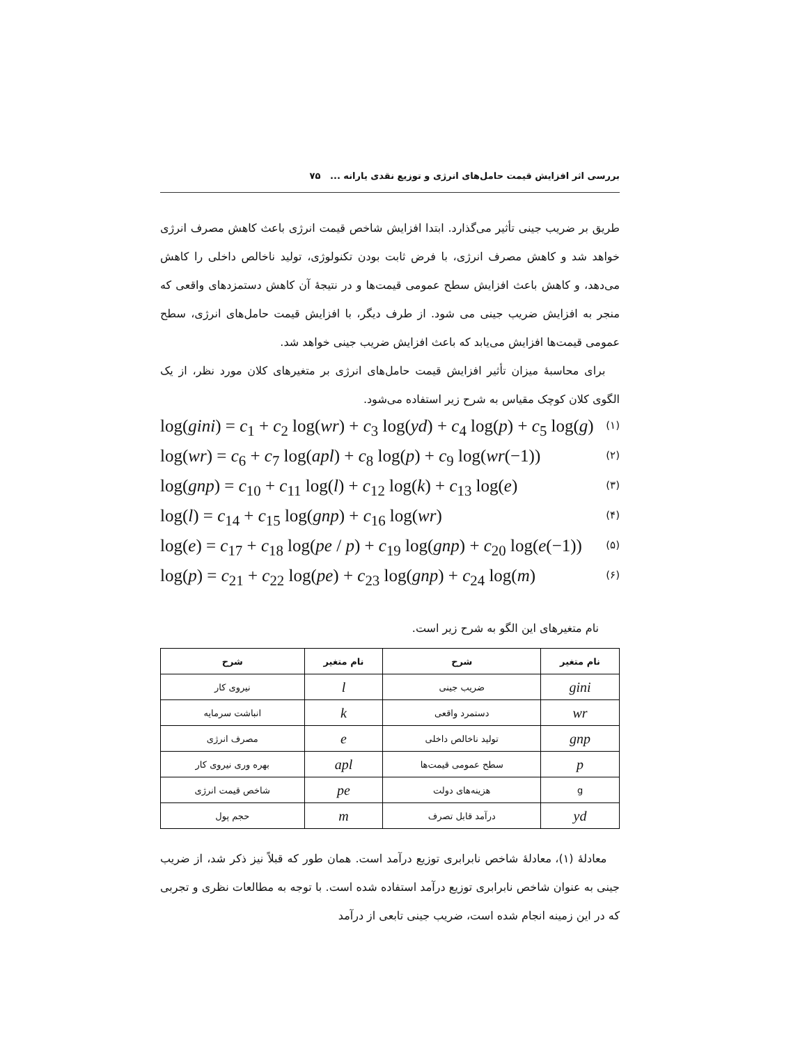بررسی اثر افزایش قیمت حامل‌های انرژی و توزیع نقدی یارانه ... ۷۵
طریق بر ضریب جینی تأثیر می‌گذارد. ابتدا افزایش شاخص قیمت انرژی باعث کاهش مصرف انرژی خواهد شد و کاهش مصرف انرژی، با فرض ثابت بودن تکنولوژی، تولید ناخالص داخلی را کاهش می‌دهد، و کاهش باعث افزایش سطح عمومی قیمت‌ها و در نتیجهٔ آن کاهش دستمزدهای واقعی که منجر به افزایش ضریب جینی می شود. از طرف دیگر، با افزایش قیمت حامل‌های انرژی، سطح عمومی قیمت‌ها افزایش می‌یابد که باعث افزایش ضریب جینی خواهد شد.
برای محاسبهٔ میزان تأثیر افزایش قیمت حامل‌های انرژی بر متغیرهای کلان مورد نظر، از یک الگوی کلان کوچک مقیاس به شرح زیر استفاده می‌شود.
log(gini) = c<sub>1</sub> + c<sub>2</sub> log(wr) + c<sub>3</sub> log(yd) + c<sub>4</sub> log(p) + c<sub>5</sub> log(g) (۱)
log(wr) = c<sub>6</sub> + c<sub>7</sub> log(apl) + c<sub>8</sub> log(p) + c<sub>9</sub> log(wr(−1)) (۲)
log(gnp) = c<sub>10</sub> + c<sub>11</sub> log(l) + c<sub>12</sub> log(k) + c<sub>13</sub> log(e) (۳)
log(l) = c<sub>14</sub> + c<sub>15</sub> log(gnp) + c<sub>16</sub> log(wr) (۴)
log(e) = c<sub>17</sub> + c<sub>18</sub> log(pe / p) + c<sub>19</sub> log(gnp) + c<sub>20</sub> log(e(−1)) (۵)
log(p) = c<sub>21</sub> + c<sub>22</sub> log(pe) + c<sub>23</sub> log(gnp) + c<sub>24</sub> log(m) (۶)
نام متغیرهای این الگو به شرح زیر است.
| نام متغیر | شرح | نام متغیر | شرح |
| --- | --- | --- | --- |
| gini | ضریب جینی | l | نیروی کار |
| wr | دستمرد واقعی | k | انباشت سرمایه |
| gnp | تولید ناخالص داخلی | e | مصرف انرژی |
| p | سطح عمومی قیمت‌ها | apl | بهره وری نیروی کار |
| g | هزینه‌های دولت | pe | شاخص قیمت انرژی |
| yd | درآمد قابل تصرف | m | حجم پول |
معادلهٔ (۱)، معادلهٔ شاخص نابرابری توزیع درآمد است. همان طور که قبلاً نیز ذکر شد، از ضریب جینی به عنوان شاخص نابرابری توزیع درآمد استفاده شده است. با توجه به مطالعات نظری و تجربی که در این زمینه انجام شده است، ضریب جینی تابعی از درآمد